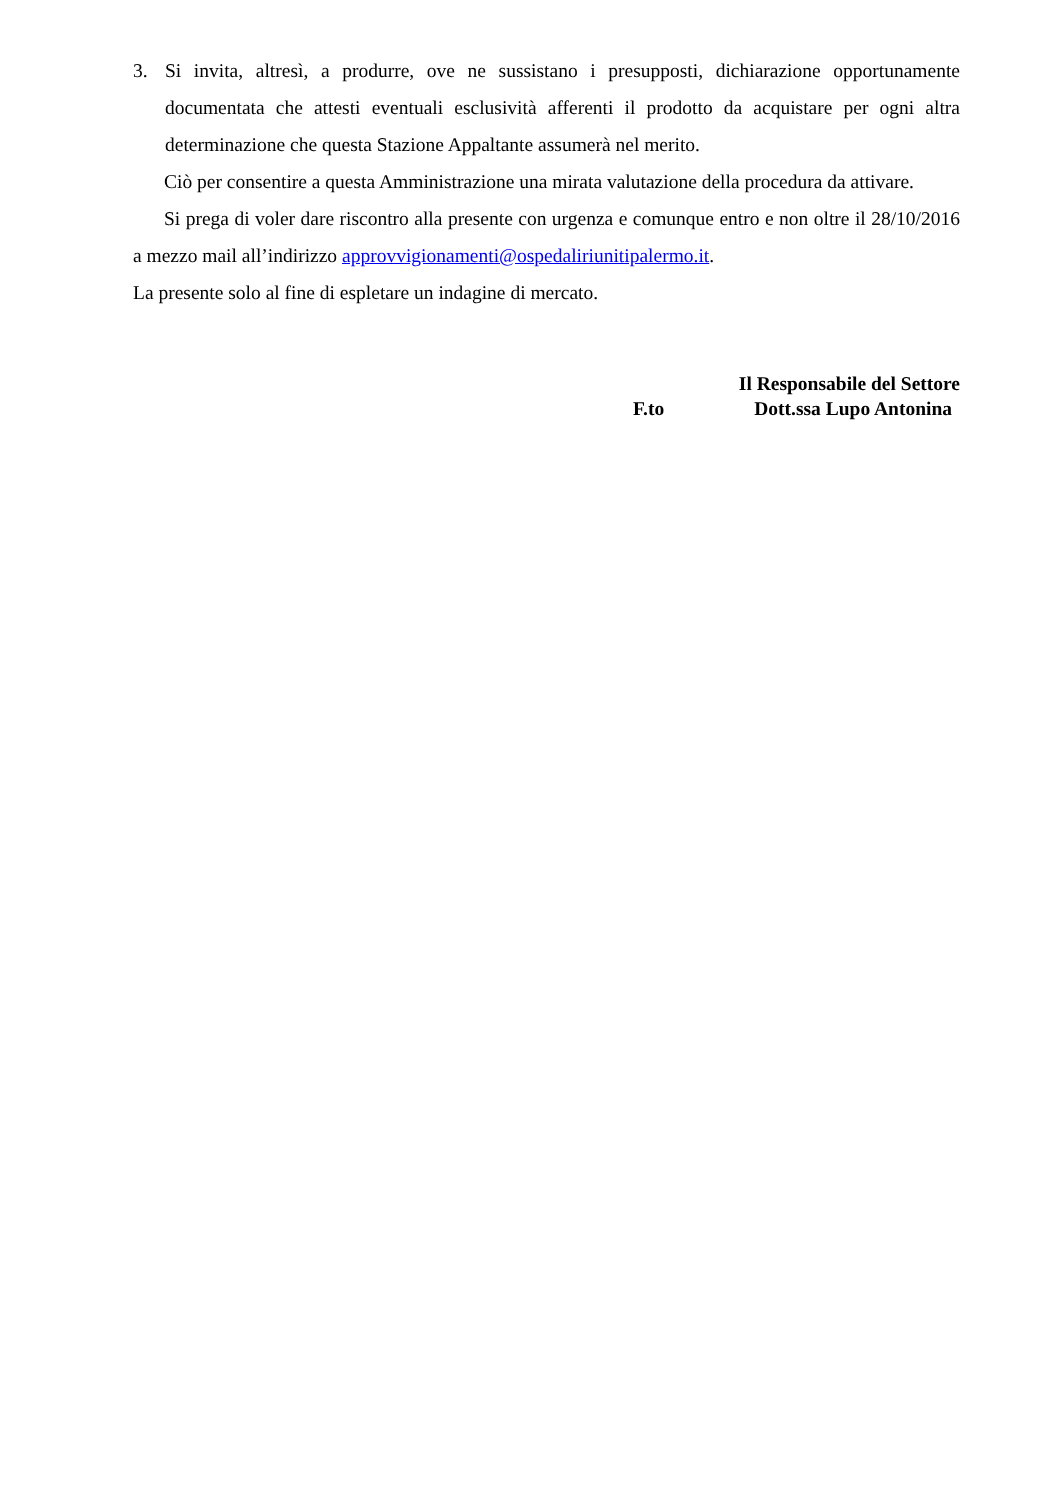3. Si invita, altresì, a produrre, ove ne sussistano i presupposti, dichiarazione opportunamente documentata che attesti eventuali esclusività afferenti il prodotto da acquistare per ogni altra determinazione che questa Stazione Appaltante assumerà nel merito.
Ciò per consentire a questa Amministrazione una mirata valutazione della procedura da attivare.
Si prega di voler dare riscontro alla presente con urgenza e comunque entro e non oltre il 28/10/2016 a mezzo mail all’indirizzo approvvigionamenti@ospedaliriunitipalermo.it.
La presente solo al fine di espletare un indagine di mercato.
Il Responsabile del Settore
F.to Dott.ssa Lupo Antonina